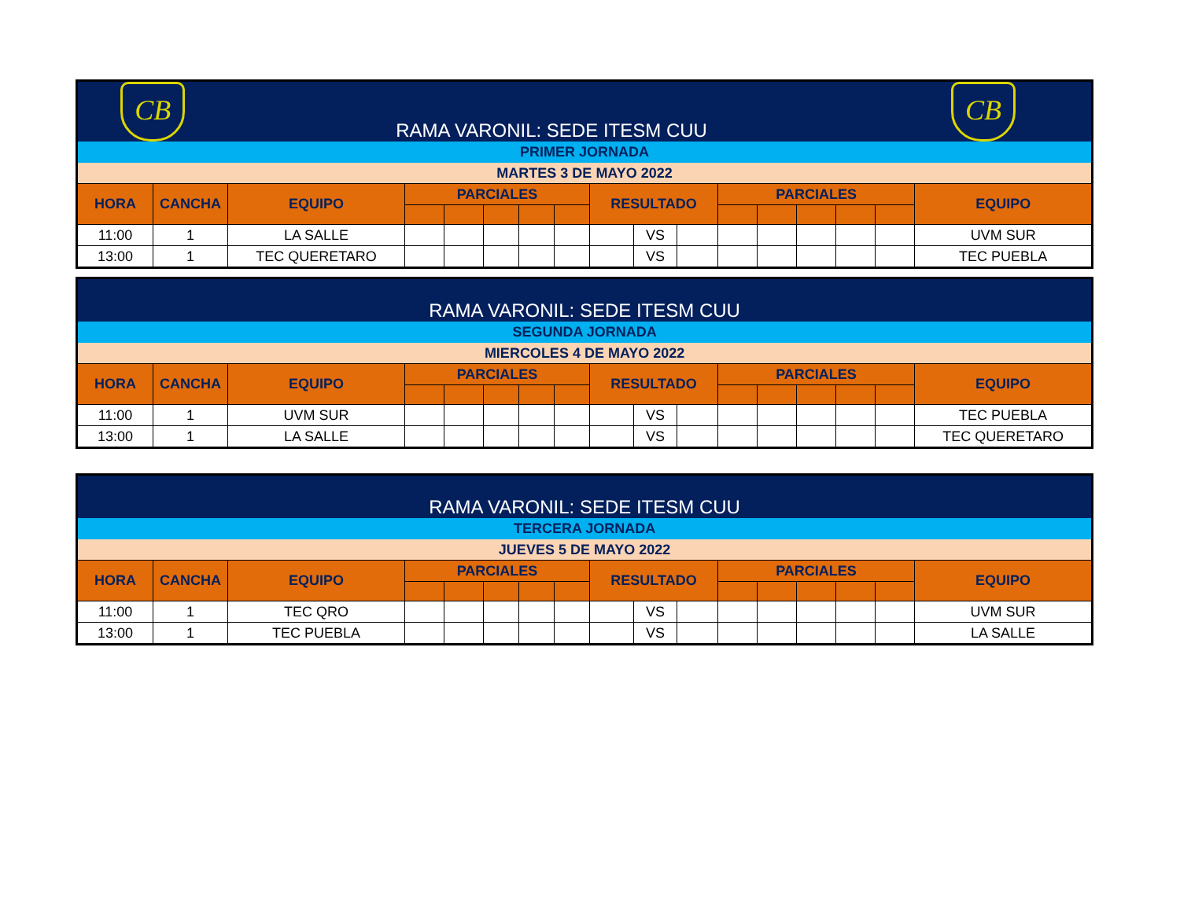| CB | | RAMA VARONIL: SEDE ITESM CUU | | | | | | | | | | | | | CB | |
| PRIMER JORNADA | | | | | | | | | | | | | | | | |
| MARTES 3 DE MAYO 2022 | | | | | | | | | | | | | | | | |
| HORA | CANCHA | EQUIPO | PARCIALES | | | | | RESULTADO | | | PARCIALES | | | | | EQUIPO |
| 11:00 | 1 | LA SALLE | | | | | | | VS | | | | | | | UVM SUR |
| 13:00 | 1 | TEC QUERETARO | | | | | | | VS | | | | | | | TEC PUEBLA |
| RAMA VARONIL: SEDE ITESM CUU | | | | | | | | | | | | | | | | |
| SEGUNDA JORNADA | | | | | | | | | | | | | | | | |
| MIERCOLES 4 DE MAYO 2022 | | | | | | | | | | | | | | | | |
| HORA | CANCHA | EQUIPO | PARCIALES | | | | | RESULTADO | | | PARCIALES | | | | | EQUIPO |
| 11:00 | 1 | UVM SUR | | | | | | | VS | | | | | | | TEC PUEBLA |
| 13:00 | 1 | LA SALLE | | | | | | | VS | | | | | | | TEC QUERETARO |
| RAMA VARONIL: SEDE ITESM CUU | | | | | | | | | | | | | | | | |
| TERCERA JORNADA | | | | | | | | | | | | | | | | |
| JUEVES 5 DE MAYO 2022 | | | | | | | | | | | | | | | | |
| HORA | CANCHA | EQUIPO | PARCIALES | | | | | RESULTADO | | | PARCIALES | | | | | EQUIPO |
| 11:00 | 1 | TEC QRO | | | | | | | VS | | | | | | | UVM SUR |
| 13:00 | 1 | TEC PUEBLA | | | | | | | VS | | | | | | | LA SALLE |